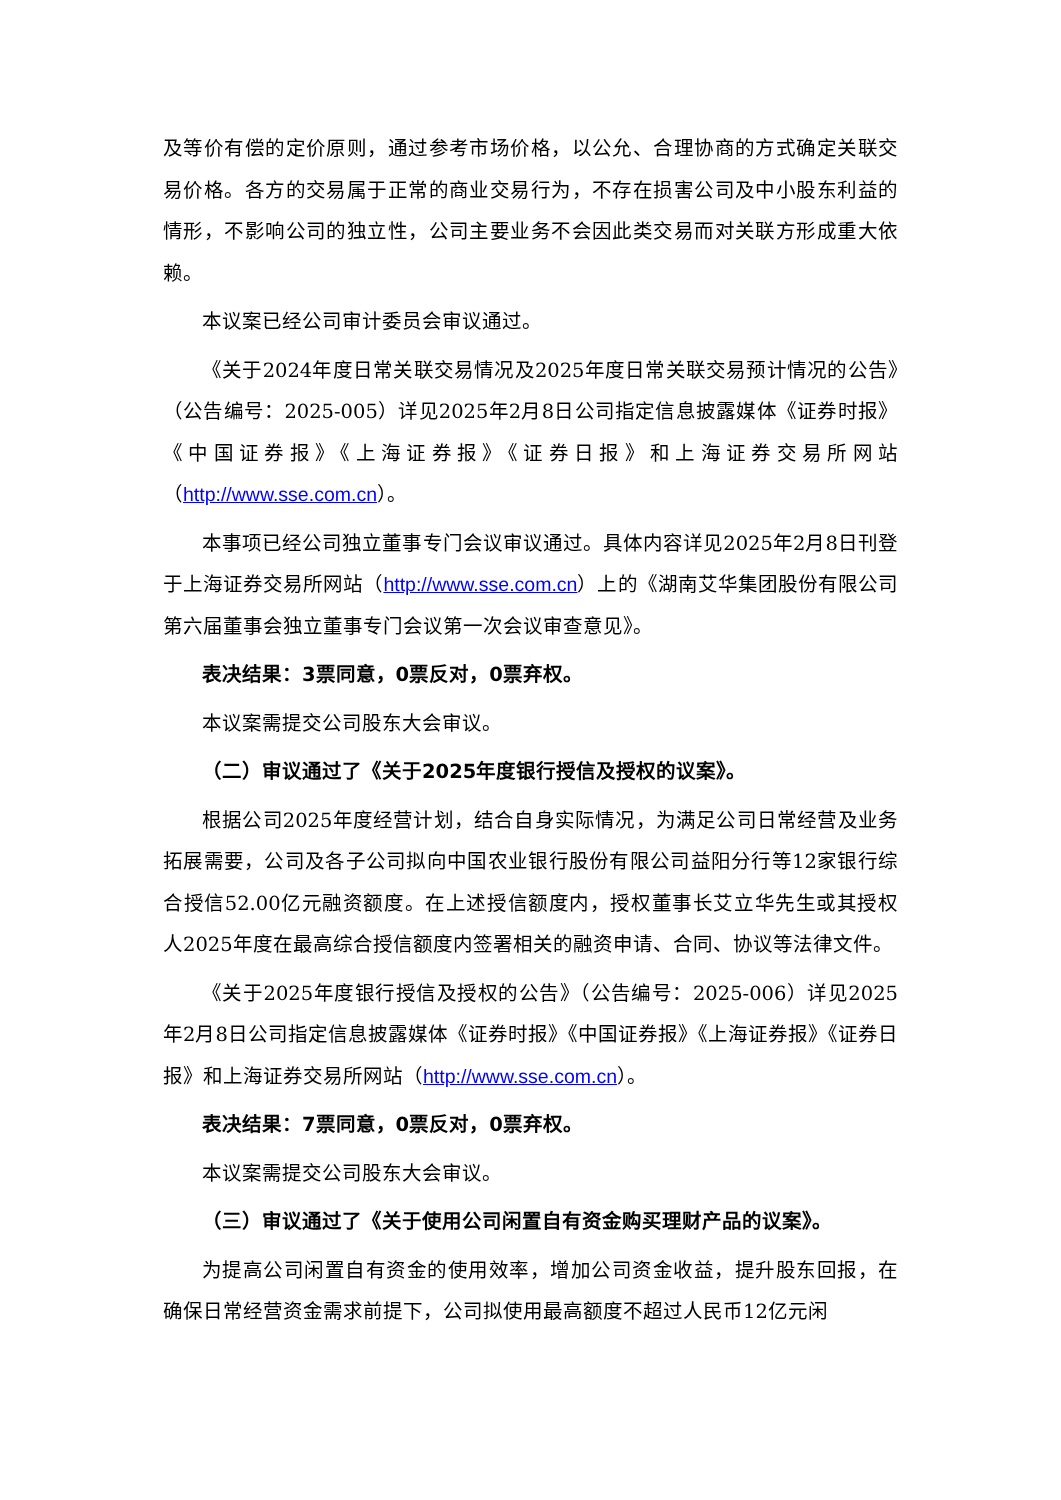及等价有偿的定价原则，通过参考市场价格，以公允、合理协商的方式确定关联交易价格。各方的交易属于正常的商业交易行为，不存在损害公司及中小股东利益的情形，不影响公司的独立性，公司主要业务不会因此类交易而对关联方形成重大依赖。
本议案已经公司审计委员会审议通过。
《关于2024年度日常关联交易情况及2025年度日常关联交易预计情况的公告》（公告编号：2025-005）详见2025年2月8日公司指定信息披露媒体《证券时报》《中国证券报》《上海证券报》《证券日报》和上海证券交易所网站（http://www.sse.com.cn）。
本事项已经公司独立董事专门会议审议通过。具体内容详见2025年2月8日刊登于上海证券交易所网站（http://www.sse.com.cn）上的《湖南艾华集团股份有限公司第六届董事会独立董事专门会议第一次会议审查意见》。
表决结果：3票同意，0票反对，0票弃权。
本议案需提交公司股东大会审议。
（二）审议通过了《关于2025年度银行授信及授权的议案》。
根据公司2025年度经营计划，结合自身实际情况，为满足公司日常经营及业务拓展需要，公司及各子公司拟向中国农业银行股份有限公司益阳分行等12家银行综合授信52.00亿元融资额度。在上述授信额度内，授权董事长艾立华先生或其授权人2025年度在最高综合授信额度内签署相关的融资申请、合同、协议等法律文件。
《关于2025年度银行授信及授权的公告》（公告编号：2025-006）详见2025年2月8日公司指定信息披露媒体《证券时报》《中国证券报》《上海证券报》《证券日报》和上海证券交易所网站（http://www.sse.com.cn）。
表决结果：7票同意，0票反对，0票弃权。
本议案需提交公司股东大会审议。
（三）审议通过了《关于使用公司闲置自有资金购买理财产品的议案》。
为提高公司闲置自有资金的使用效率，增加公司资金收益，提升股东回报，在确保日常经营资金需求前提下，公司拟使用最高额度不超过人民币12亿元闲